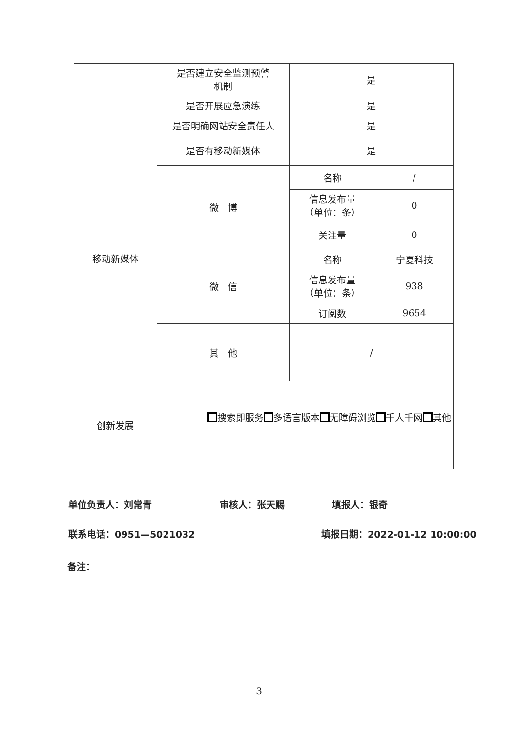| | 是否建立安全监测预警 机制 | 是 | |
| | 是否开展应急演练 | 是 | |
| | 是否明确网站安全责任人 | 是 | |
| 移动新媒体 | 是否有移动新媒体 | 是 | |
| | 微 博 | 名称 | / |
| | | 信息发布量 （单位：条） | 0 |
| | | 关注量 | 0 |
| | 微 信 | 名称 | 宁夏科技 |
| | | 信息发布量 （单位：条） | 938 |
| | | 订阅数 | 9654 |
| | 其 他 | / | |
| 创新发展 | 搜索即服务 多语言版本 无障碍浏览 千人千网 其他 | | |
单位负责人：刘常青 审核人：张天赐 填报人：银奇
联系电话：0951—5021032 填报日期：2022-01-12 10:00:00
备注：
3